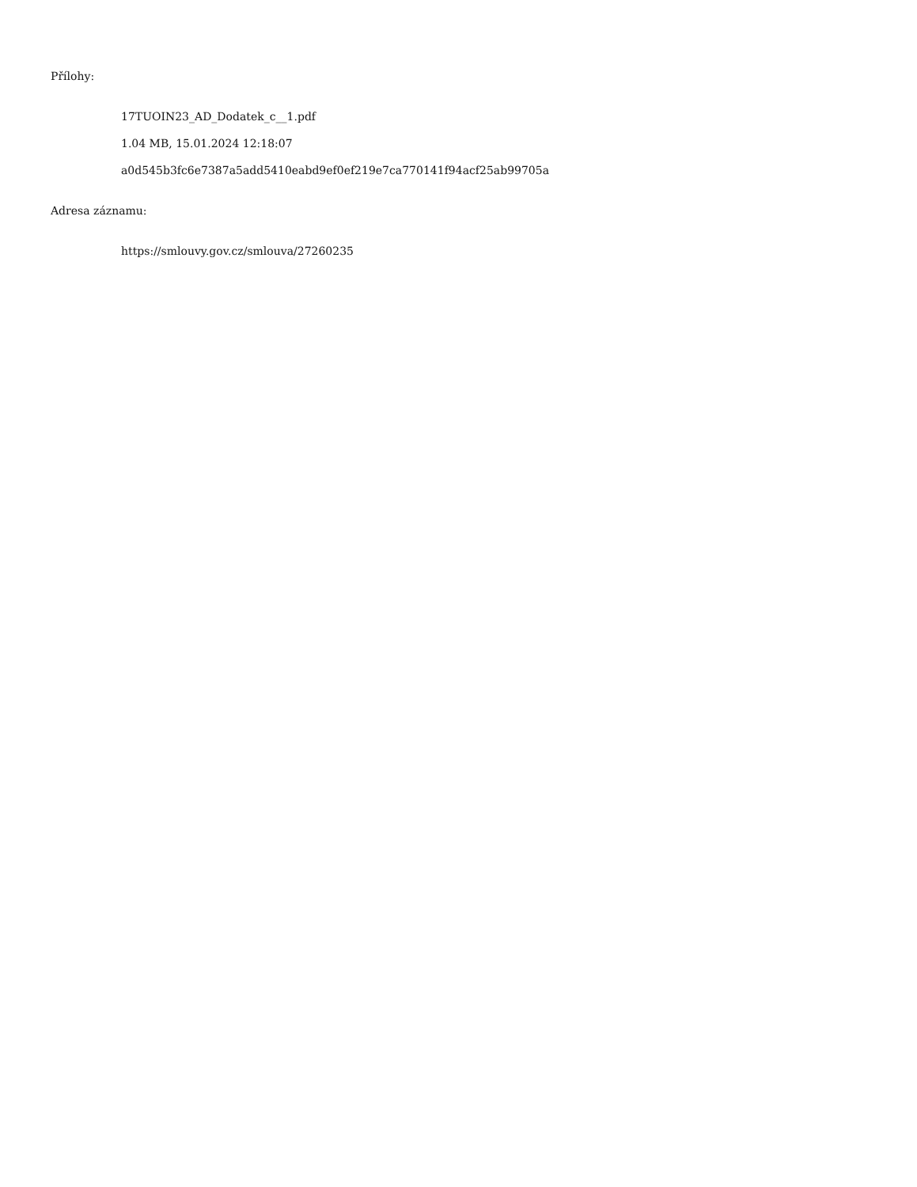Přílohy:
17TUOIN23_AD_Dodatek_c__1.pdf
1.04 MB, 15.01.2024 12:18:07
a0d545b3fc6e7387a5add5410eabd9ef0ef219e7ca770141f94acf25ab99705a
Adresa záznamu:
https://smlouvy.gov.cz/smlouva/27260235